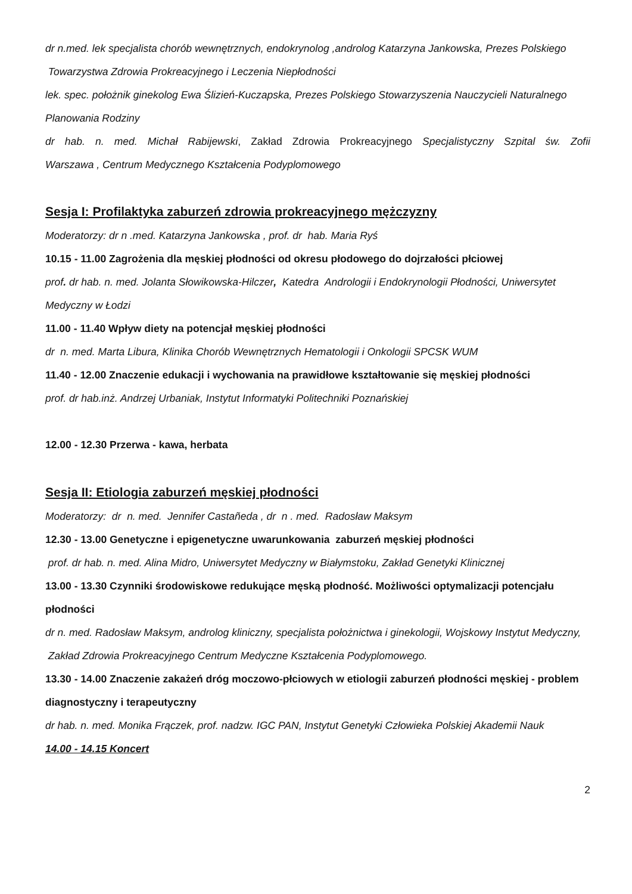dr n.med. lek specjalista chorób wewnętrznych, endokrynolog ,androlog Katarzyna Jankowska, Prezes Polskiego Towarzystwa Zdrowia Prokreacyjnego i Leczenia Niepłodności
lek. spec. położnik ginekolog Ewa Ślizień-Kuczapska, Prezes Polskiego Stowarzyszenia Nauczycieli Naturalnego Planowania Rodziny
dr hab. n. med. Michał Rabijewski, Zakład Zdrowia Prokreacyjnego Specjalistyczny Szpital św. Zofii
Warszawa , Centrum Medycznego Kształcenia Podyplomowego
Sesja I: Profilaktyka zaburzeń zdrowia prokreacyjnego mężczyzny
Moderatorzy: dr n .med. Katarzyna Jankowska , prof. dr hab. Maria Ryś
10.15 - 11.00 Zagrożenia dla męskiej płodności od okresu płodowego do dojrzałości płciowej
prof. dr hab. n. med. Jolanta Słowikowska-Hilczer, Katedra Andrologii i Endokrynologii Płodności, Uniwersytet Medyczny w Łodzi
11.00 - 11.40 Wpływ diety na potencjał męskiej płodności
dr n. med. Marta Libura, Klinika Chorób Wewnętrznych Hematologii i Onkologii SPCSK WUM
11.40 - 12.00 Znaczenie edukacji i wychowania na prawidłowe kształtowanie się męskiej płodności
prof. dr hab.inż. Andrzej Urbaniak, Instytut Informatyki Politechniki Poznańskiej
12.00 - 12.30 Przerwa - kawa, herbata
Sesja II: Etiologia zaburzeń męskiej płodności
Moderatorzy: dr n. med. Jennifer Castañeda , dr n . med. Radosław Maksym
12.30 - 13.00 Genetyczne i epigenetyczne uwarunkowania zaburzeń męskiej płodności
prof. dr hab. n. med. Alina Midro, Uniwersytet Medyczny w Białymstoku, Zakład Genetyki Klinicznej
13.00 - 13.30 Czynniki środowiskowe redukujące męską płodność. Możliwości optymalizacji potencjału płodności
dr n. med. Radosław Maksym, androlog kliniczny, specjalista położnictwa i ginekologii, Wojskowy Instytut Medyczny, Zakład Zdrowia Prokreacyjnego Centrum Medyczne Kształcenia Podyplomowego.
13.30 - 14.00 Znaczenie zakażeń dróg moczowo-płciowych w etiologii zaburzeń płodności męskiej - problem diagnostyczny i terapeutyczny
dr hab. n. med. Monika Frączek, prof. nadzw. IGC PAN, Instytut Genetyki Człowieka Polskiej Akademii Nauk
14.00 - 14.15 Koncert
2